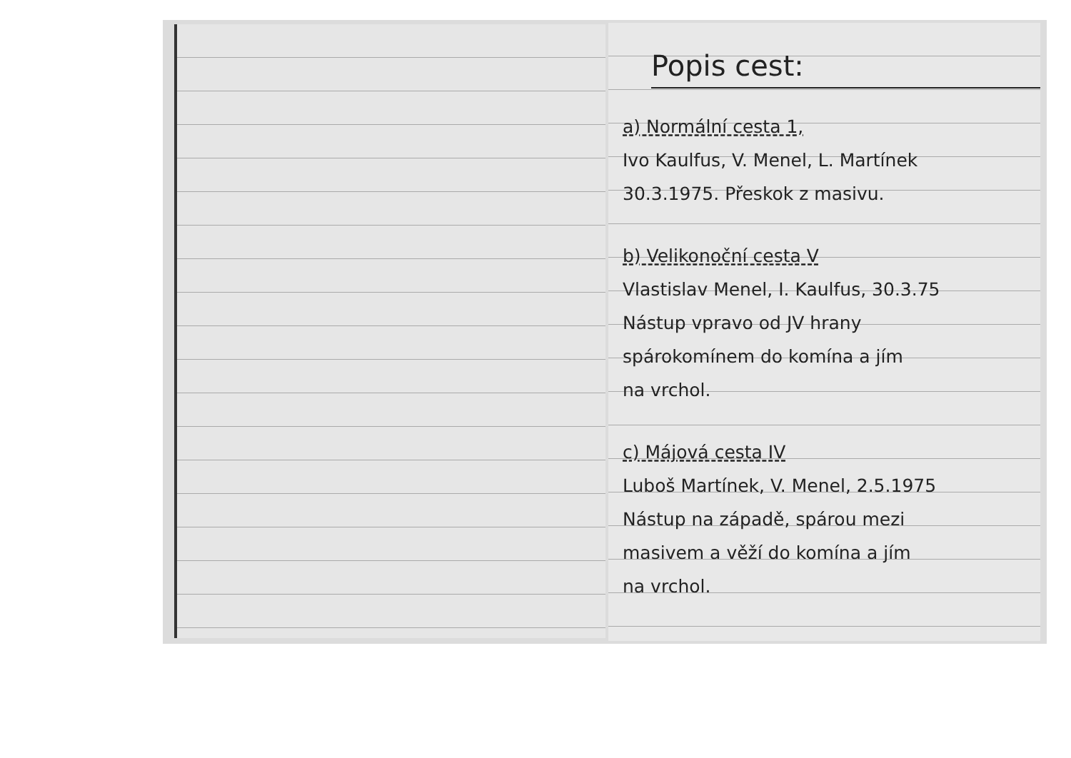Popis cest:
a) Normální cesta 1,
Ivo Kaulfus, V. Menel, L. Martínek
30.3.1975. Přeskok z masivu.
b) Velikonoční cesta V
Vlastislav Menel, I. Kaulfus, 30.3.75
Nástup vpravo od JV hrany
spárokomínem do komína a jím
na vrchol.
c) Májová cesta IV
Luboš Martínek, V. Menel, 2.5.1975
Nástup na západě, spárou mezi
masivem a věží do komína a jím
na vrchol.